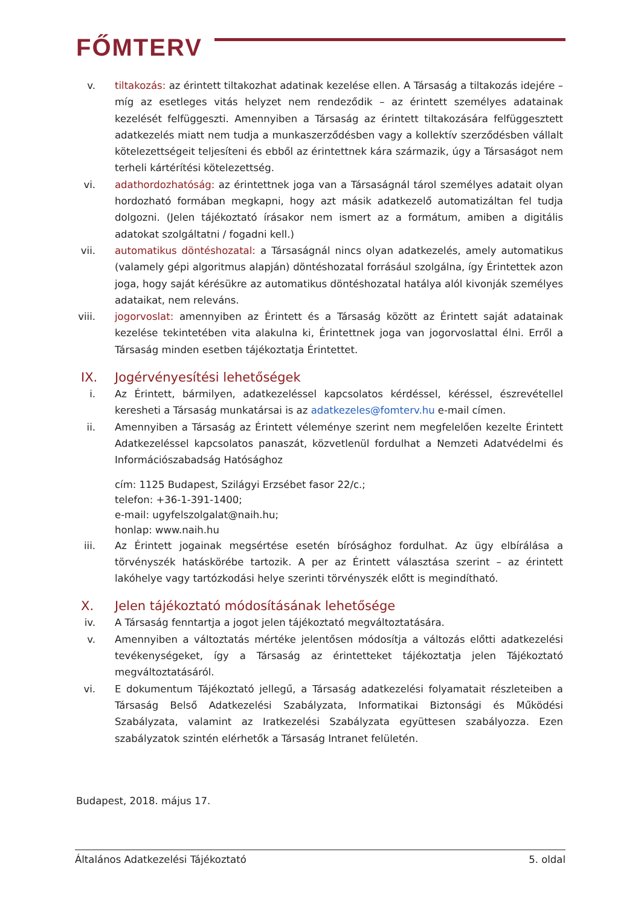FŐMTERV
v. tiltakozás: az érintett tiltakozhat adatinak kezelése ellen. A Társaság a tiltakozás idejére – míg az esetleges vitás helyzet nem rendeződik – az érintett személyes adatainak kezelését felfüggeszti. Amennyiben a Társaság az érintett tiltakozására felfüggesztett adatkezelés miatt nem tudja a munkaszerződésben vagy a kollektív szerződésben vállalt kötelezettségeit teljesíteni és ebből az érintettnek kára származik, úgy a Társaságot nem terheli kártérítési kötelezettség.
vi. adathordozhatóság: az érintettnek joga van a Társaságnál tárol személyes adatait olyan hordozható formában megkapni, hogy azt másik adatkezelő automatizáltan fel tudja dolgozni. (Jelen tájékoztató írásakor nem ismert az a formátum, amiben a digitális adatokat szolgáltatni / fogadni kell.)
vii. automatikus döntéshozatal: a Társaságnál nincs olyan adatkezelés, amely automatikus (valamely gépi algoritmus alapján) döntéshozatal forrásául szolgálna, így Érintettek azon joga, hogy saját kérésükre az automatikus döntéshozatal hatálya alól kivonják személyes adataikat, nem releváns.
viii. jogorvoslat: amennyiben az Érintett és a Társaság között az Érintett saját adatainak kezelése tekintetében vita alakulna ki, Érintettnek joga van jogorvoslattal élni. Erről a Társaság minden esetben tájékoztatja Érintettet.
IX. Jogérvényesítési lehetőségek
i. Az Érintett, bármilyen, adatkezeléssel kapcsolatos kérdéssel, kéréssel, észrevétellel keresheti a Társaság munkatársai is az adatkezeles@fomterv.hu e-mail címen.
ii. Amennyiben a Társaság az Érintett véleménye szerint nem megfelelően kezelte Érintett Adatkezeléssel kapcsolatos panaszát, közvetlenül fordulhat a Nemzeti Adatvédelmi és Információszabadság Hatósághoz
cím: 1125 Budapest, Szilágyi Erzsébet fasor 22/c.;
telefon: +36-1-391-1400;
e-mail: ugyfelszolgalat@naih.hu;
honlap: www.naih.hu
iii. Az Érintett jogainak megsértése esetén bírósághoz fordulhat. Az ügy elbírálása a törvényszék hatáskörébe tartozik. A per az Érintett választása szerint – az érintett lakóhelye vagy tartózkodási helye szerinti törvényszék előtt is megindítható.
X. Jelen tájékoztató módosításának lehetősége
iv. A Társaság fenntartja a jogot jelen tájékoztató megváltoztatására.
v. Amennyiben a változtatás mértéke jelentősen módosítja a változás előtti adatkezelési tevékenységeket, így a Társaság az érintetteket tájékoztatja jelen Tájékoztató megváltoztatásáról.
vi. E dokumentum Tájékoztató jellegű, a Társaság adatkezelési folyamatait részleteiben a Társaság Belső Adatkezelési Szabályzata, Informatikai Biztonsági és Működési Szabályzata, valamint az Iratkezelési Szabályzata együttesen szabályozza. Ezen szabályzatok szintén elérhetők a Társaság Intranet felületén.
Budapest, 2018. május 17.
Általános Adatkezelési Tájékoztató 5. oldal